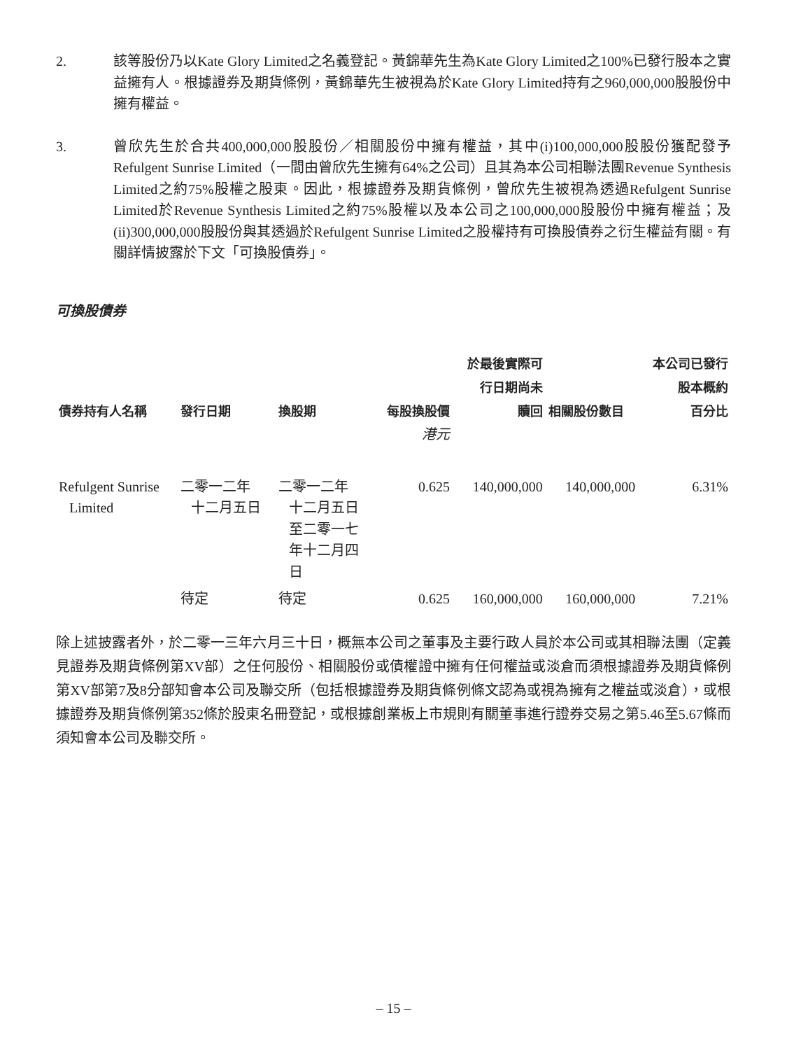2. 該等股份乃以Kate Glory Limited之名義登記。黃錦華先生為Kate Glory Limited之100%已發行股本之實益擁有人。根據證券及期貨條例，黃錦華先生被視為於Kate Glory Limited持有之960,000,000股股份中擁有權益。
3. 曾欣先生於合共400,000,000股股份／相關股份中擁有權益，其中(i)100,000,000股股份獲配發予Refulgent Sunrise Limited（一間由曾欣先生擁有64%之公司）且其為本公司相聯法團Revenue Synthesis Limited之約75%股權之股東。因此，根據證券及期貨條例，曾欣先生被視為透過Refulgent Sunrise Limited於Revenue Synthesis Limited之約75%股權以及本公司之100,000,000股股份中擁有權益；及(ii)300,000,000股股份與其透過於Refulgent Sunrise Limited之股權持有可換股債券之衍生權益有關。有關詳情披露於下文「可換股債券」。
可換股債券
| 債券持有人名稱 | 發行日期 | 換股期 | 每股換股價 | 於最後實際可 行日期尚未 贖回 | 相關股份數目 | 本公司已發行 股本概約 百分比 |
| --- | --- | --- | --- | --- | --- | --- |
| | | | 港元 | | | |
| Refulgent Sunrise Limited | 二零一二年 十二月五日 | 二零一二年 十二月五日 至二零一七 年十二月四 日 | 0.625 | 140,000,000 | 140,000,000 | 6.31% |
| | 待定 | 待定 | 0.625 | 160,000,000 | 160,000,000 | 7.21% |
除上述披露者外，於二零一三年六月三十日，概無本公司之董事及主要行政人員於本公司或其相聯法團（定義見證券及期貨條例第XV部）之任何股份、相關股份或債權證中擁有任何權益或淡倉而須根據證券及期貨條例第XV部第7及8分部知會本公司及聯交所（包括根據證券及期貨條例條文認為或視為擁有之權益或淡倉），或根據證券及期貨條例第352條於股東名冊登記，或根據創業板上市規則有關董事進行證券交易之第5.46至5.67條而須知會本公司及聯交所。
– 15 –